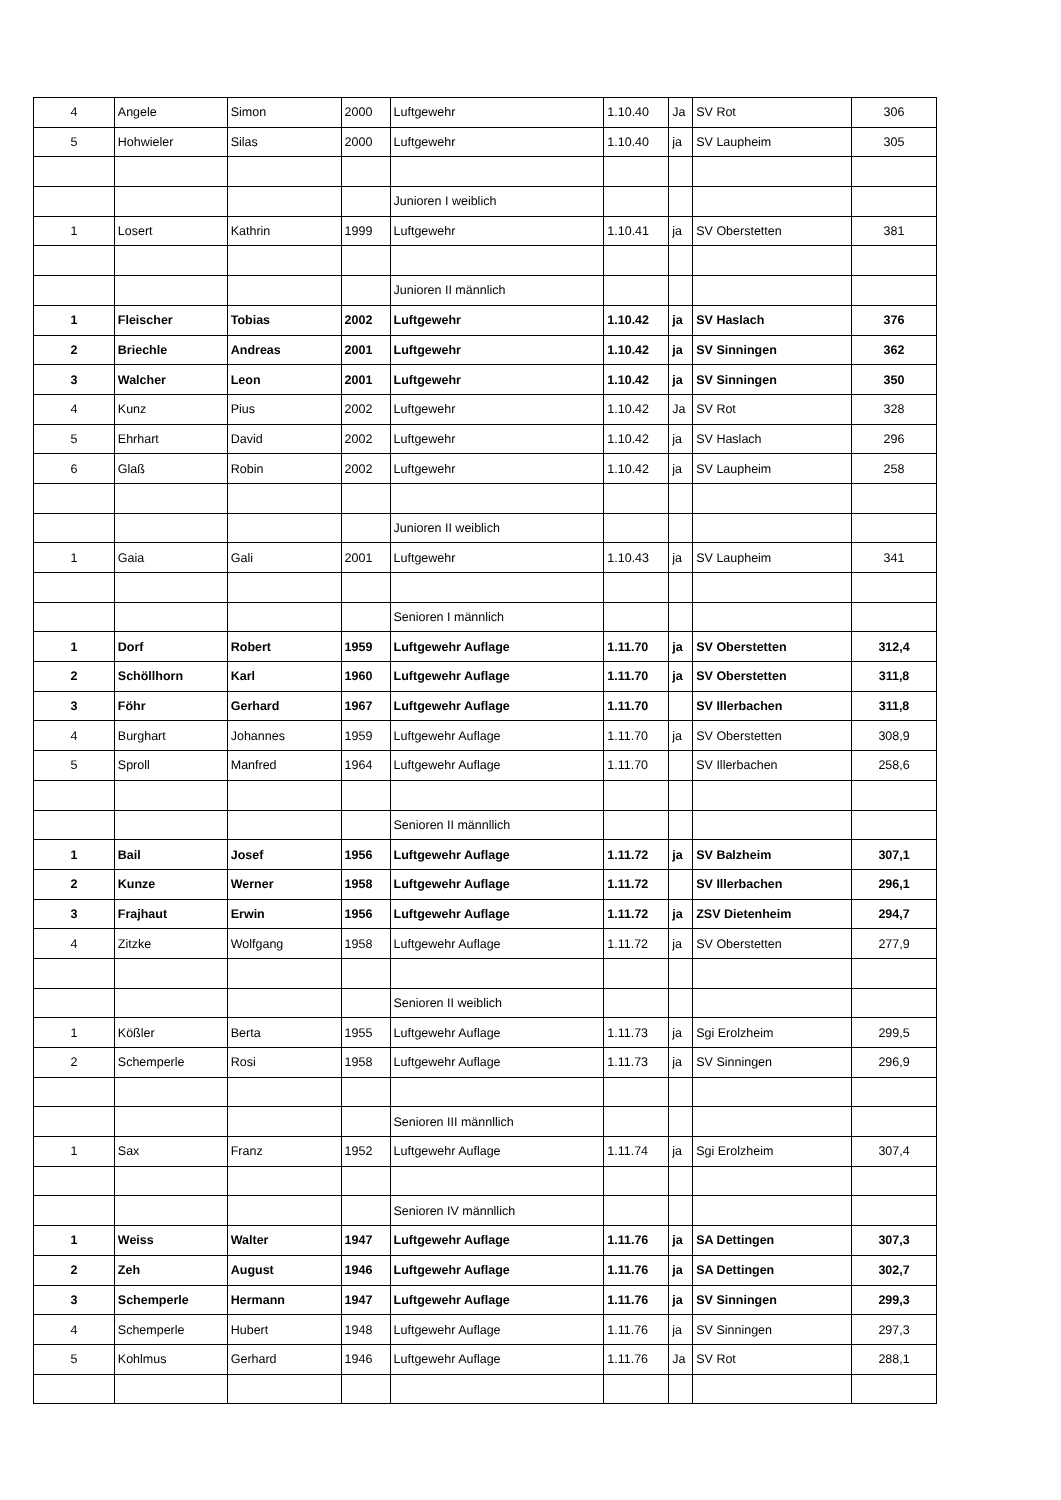| 4 | Angele | Simon | 2000 | Luftgewehr | 1.10.40 | Ja | SV Rot | 306 |
| 5 | Hohwieler | Silas | 2000 | Luftgewehr | 1.10.40 | ja | SV Laupheim | 305 |
| | | | | Junioren I weiblich | | | | |
| 1 | Losert | Kathrin | 1999 | Luftgewehr | 1.10.41 | ja | SV Oberstetten | 381 |
| | | | | Junioren II männlich | | | | |
| 1 | Fleischer | Tobias | 2002 | Luftgewehr | 1.10.42 | ja | SV Haslach | 376 |
| 2 | Briechle | Andreas | 2001 | Luftgewehr | 1.10.42 | ja | SV Sinningen | 362 |
| 3 | Walcher | Leon | 2001 | Luftgewehr | 1.10.42 | ja | SV Sinningen | 350 |
| 4 | Kunz | Pius | 2002 | Luftgewehr | 1.10.42 | Ja | SV Rot | 328 |
| 5 | Ehrhart | David | 2002 | Luftgewehr | 1.10.42 | ja | SV Haslach | 296 |
| 6 | Glaß | Robin | 2002 | Luftgewehr | 1.10.42 | ja | SV Laupheim | 258 |
| | | | | Junioren II weiblich | | | | |
| 1 | Gaia | Gali | 2001 | Luftgewehr | 1.10.43 | ja | SV Laupheim | 341 |
| | | | | Senioren I männlich | | | | |
| 1 | Dorf | Robert | 1959 | Luftgewehr Auflage | 1.11.70 | ja | SV Oberstetten | 312,4 |
| 2 | Schöllhorn | Karl | 1960 | Luftgewehr Auflage | 1.11.70 | ja | SV Oberstetten | 311,8 |
| 3 | Föhr | Gerhard | 1967 | Luftgewehr Auflage | 1.11.70 | | SV Illerbachen | 311,8 |
| 4 | Burghart | Johannes | 1959 | Luftgewehr Auflage | 1.11.70 | ja | SV Oberstetten | 308,9 |
| 5 | Sproll | Manfred | 1964 | Luftgewehr Auflage | 1.11.70 | | SV Illerbachen | 258,6 |
| | | | | Senioren II männllich | | | | |
| 1 | Bail | Josef | 1956 | Luftgewehr Auflage | 1.11.72 | ja | SV Balzheim | 307,1 |
| 2 | Kunze | Werner | 1958 | Luftgewehr Auflage | 1.11.72 | | SV Illerbachen | 296,1 |
| 3 | Frajhaut | Erwin | 1956 | Luftgewehr Auflage | 1.11.72 | ja | ZSV Dietenheim | 294,7 |
| 4 | Zitzke | Wolfgang | 1958 | Luftgewehr Auflage | 1.11.72 | ja | SV Oberstetten | 277,9 |
| | | | | Senioren II weiblich | | | | |
| 1 | Kößler | Berta | 1955 | Luftgewehr Auflage | 1.11.73 | ja | Sgi Erolzheim | 299,5 |
| 2 | Schemperle | Rosi | 1958 | Luftgewehr Auflage | 1.11.73 | ja | SV Sinningen | 296,9 |
| | | | | Senioren III männllich | | | | |
| 1 | Sax | Franz | 1952 | Luftgewehr Auflage | 1.11.74 | ja | Sgi Erolzheim | 307,4 |
| | | | | Senioren IV männllich | | | | |
| 1 | Weiss | Walter | 1947 | Luftgewehr Auflage | 1.11.76 | ja | SA Dettingen | 307,3 |
| 2 | Zeh | August | 1946 | Luftgewehr Auflage | 1.11.76 | ja | SA Dettingen | 302,7 |
| 3 | Schemperle | Hermann | 1947 | Luftgewehr Auflage | 1.11.76 | ja | SV Sinningen | 299,3 |
| 4 | Schemperle | Hubert | 1948 | Luftgewehr Auflage | 1.11.76 | ja | SV Sinningen | 297,3 |
| 5 | Kohlmus | Gerhard | 1946 | Luftgewehr Auflage | 1.11.76 | Ja | SV Rot | 288,1 |